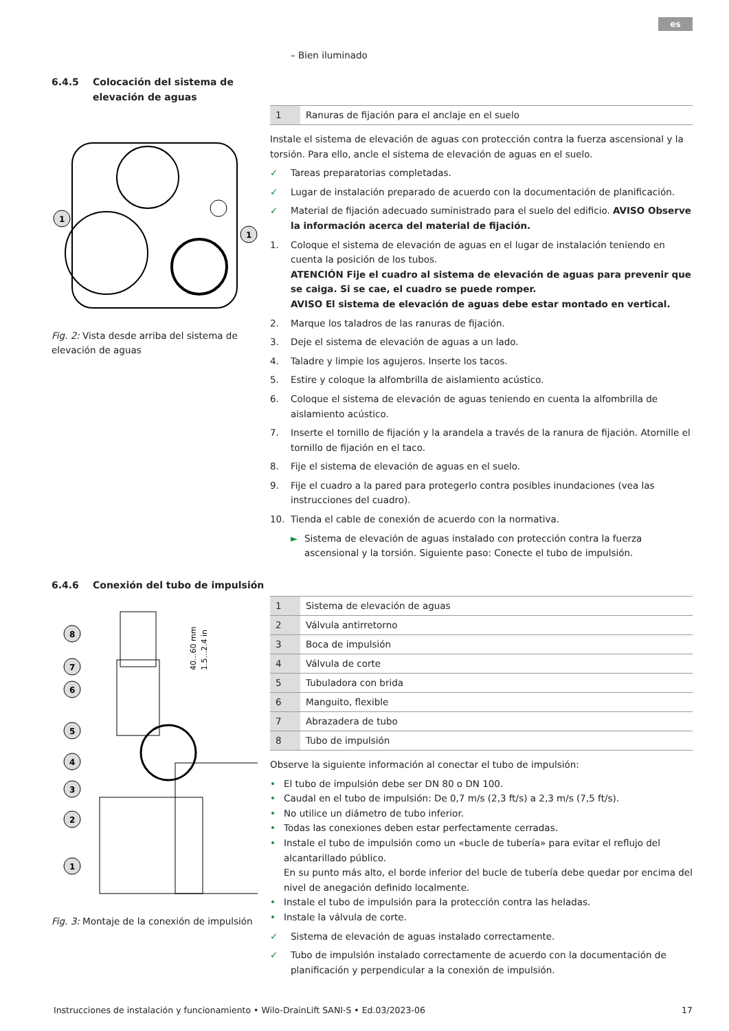es
– Bien iluminado
6.4.5 Colocación del sistema de elevación de aguas
1
1
Fig. 2: Vista desde arriba del sistema de elevación de aguas
| 1 | Ranuras de fijación para el anclaje en el suelo |
Instale el sistema de elevación de aguas con protección contra la fuerza ascensional y la torsión. Para ello, ancle el sistema de elevación de aguas en el suelo.
✓ Tareas preparatorias completadas.
✓ Lugar de instalación preparado de acuerdo con la documentación de planificación.
✓ Material de fijación adecuado suministrado para el suelo del edificio. AVISO Observe la información acerca del material de fijación.
1. Coloque el sistema de elevación de aguas en el lugar de instalación teniendo en cuenta la posición de los tubos.
ATENCIÓN Fije el cuadro al sistema de elevación de aguas para prevenir que se caiga. Si se cae, el cuadro se puede romper.
AVISO El sistema de elevación de aguas debe estar montado en vertical.
2. Marque los taladros de las ranuras de fijación.
3. Deje el sistema de elevación de aguas a un lado.
4. Taladre y limpie los agujeros. Inserte los tacos.
5. Estire y coloque la alfombrilla de aislamiento acústico.
6. Coloque el sistema de elevación de aguas teniendo en cuenta la alfombrilla de aislamiento acústico.
7. Inserte el tornillo de fijación y la arandela a través de la ranura de fijación. Atornille el tornillo de fijación en el taco.
8. Fije el sistema de elevación de aguas en el suelo.
9. Fije el cuadro a la pared para protegerlo contra posibles inundaciones (vea las instrucciones del cuadro).
10. Tienda el cable de conexión de acuerdo con la normativa.
► Sistema de elevación de aguas instalado con protección contra la fuerza ascensional y la torsión. Siguiente paso: Conecte el tubo de impulsión.
6.4.6 Conexión del tubo de impulsión
40...60 mm
1.5...2.4 in
8
7
6
5
4
3
2
1
Fig. 3: Montaje de la conexión de impulsión
| 1 | Sistema de elevación de aguas |
| 2 | Válvula antirretorno |
| 3 | Boca de impulsión |
| 4 | Válvula de corte |
| 5 | Tubuladora con brida |
| 6 | Manguito, flexible |
| 7 | Abrazadera de tubo |
| 8 | Tubo de impulsión |
Observe la siguiente información al conectar el tubo de impulsión:
• El tubo de impulsión debe ser DN 80 o DN 100.
• Caudal en el tubo de impulsión: De 0,7 m/s (2,3 ft/s) a 2,3 m/s (7,5 ft/s).
• No utilice un diámetro de tubo inferior.
• Todas las conexiones deben estar perfectamente cerradas.
• Instale el tubo de impulsión como un «bucle de tubería» para evitar el reflujo del alcantarillado público.
En su punto más alto, el borde inferior del bucle de tubería debe quedar por encima del nivel de anegación definido localmente.
• Instale el tubo de impulsión para la protección contra las heladas.
• Instale la válvula de corte.
✓ Sistema de elevación de aguas instalado correctamente.
✓ Tubo de impulsión instalado correctamente de acuerdo con la documentación de planificación y perpendicular a la conexión de impulsión.
Instrucciones de instalación y funcionamiento • Wilo-DrainLift SANI-S • Ed.03/2023-06 17